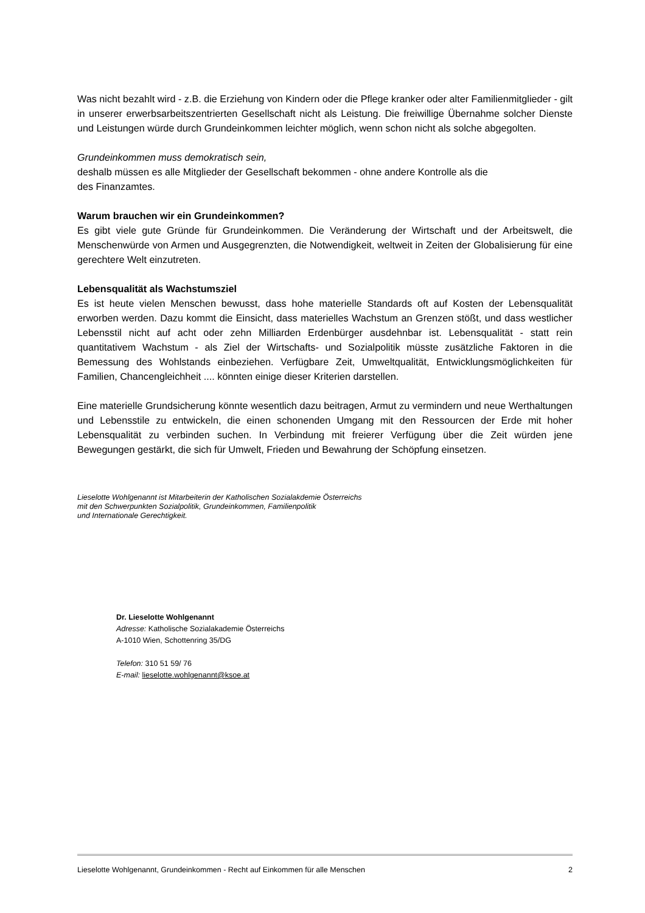Was nicht bezahlt wird - z.B. die Erziehung von Kindern oder die Pflege kranker oder alter Familienmitglieder - gilt in unserer erwerbsarbeitszentrierten Gesellschaft nicht als Leistung. Die freiwillige Übernahme solcher Dienste und Leistungen würde durch Grundeinkommen leichter möglich, wenn schon nicht als solche abgegolten.
Grundeinkommen muss demokratisch sein,
deshalb müssen es alle Mitglieder der Gesellschaft bekommen - ohne andere Kontrolle als die
des Finanzamtes.
Warum brauchen wir ein Grundeinkommen?
Es gibt viele gute Gründe für Grundeinkommen. Die Veränderung der Wirtschaft und der Arbeitswelt, die Menschenwürde von Armen und Ausgegrenzten, die Notwendigkeit, weltweit in Zeiten der Globalisierung für eine gerechtere Welt einzutreten.
Lebensqualität als Wachstumsziel
Es ist heute vielen Menschen bewusst, dass hohe materielle Standards oft auf Kosten der Lebensqualität erworben werden. Dazu kommt die Einsicht, dass materielles Wachstum an Grenzen stößt, und dass westlicher Lebensstil nicht auf acht oder zehn Milliarden Erdenbürger ausdehnbar ist. Lebensqualität - statt rein quantitativem Wachstum - als Ziel der Wirtschafts- und Sozialpolitik müsste zusätzliche Faktoren in die Bemessung des Wohlstands einbeziehen. Verfügbare Zeit, Umweltqualität, Entwicklungsmöglichkeiten für Familien, Chancengleichheit .... könnten einige dieser Kriterien darstellen.
Eine materielle Grundsicherung könnte wesentlich dazu beitragen, Armut zu vermindern und neue Werthaltungen und Lebensstile zu entwickeln, die einen schonenden Umgang mit den Ressourcen der Erde mit hoher Lebensqualität zu verbinden suchen. In Verbindung mit freierer Verfügung über die Zeit würden jene Bewegungen gestärkt, die sich für Umwelt, Frieden und Bewahrung der Schöpfung einsetzen.
Lieselotte Wohlgenannt ist Mitarbeiterin der Katholischen Sozialakdemie Österreichs
mit den Schwerpunkten Sozialpolitik, Grundeinkommen, Familienpolitik
und Internationale Gerechtigkeit.
Dr. Lieselotte Wohlgenannt
Adresse: Katholische Sozialakademie Österreichs
A-1010 Wien, Schottenring 35/DG
Telefon: 310 51 59/ 76
E-mail: lieselotte.wohlgenannt@ksoe.at
Lieselotte Wohlgenannt, Grundeinkommen - Recht auf Einkommen für alle Menschen 2